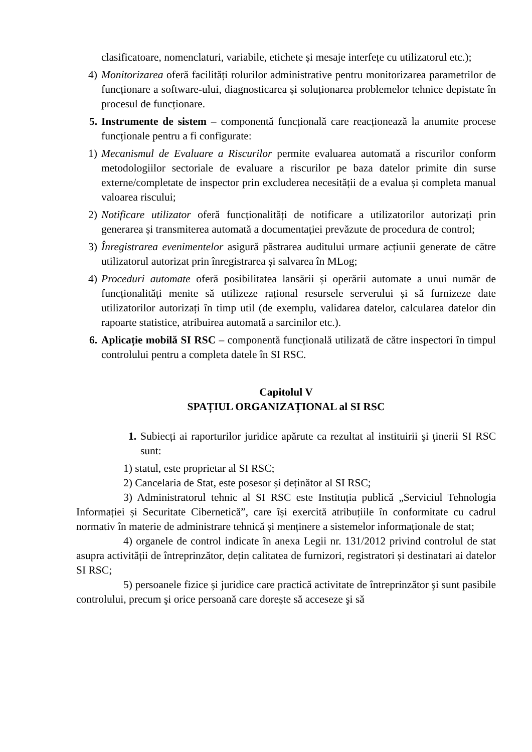clasificatoare, nomenclaturi, variabile, etichete și mesaje interfețe cu utilizatorul etc.);
4) Monitorizarea oferă facilități rolurilor administrative pentru monitorizarea parametrilor de funcționare a software-ului, diagnosticarea și soluționarea problemelor tehnice depistate în procesul de funcționare.
5. Instrumente de sistem – componentă funcțională care reacționează la anumite procese funcționale pentru a fi configurate:
1) Mecanismul de Evaluare a Riscurilor permite evaluarea automată a riscurilor conform metodologiilor sectoriale de evaluare a riscurilor pe baza datelor primite din surse externe/completate de inspector prin excluderea necesității de a evalua și completa manual valoarea riscului;
2) Notificare utilizator oferă funcționalități de notificare a utilizatorilor autorizați prin generarea și transmiterea automată a documentației prevăzute de procedura de control;
3) Înregistrarea evenimentelor asigură păstrarea auditului urmare acțiunii generate de către utilizatorul autorizat prin înregistrarea și salvarea în MLog;
4) Proceduri automate oferă posibilitatea lansării și operării automate a unui număr de funcționalități menite să utilizeze rațional resursele serverului și să furnizeze date utilizatorilor autorizați în timp util (de exemplu, validarea datelor, calcularea datelor din rapoarte statistice, atribuirea automată a sarcinilor etc.).
6. Aplicație mobilă SI RSC – componentă funcțională utilizată de către inspectori în timpul controlului pentru a completa datele în SI RSC.
Capitolul V
SPAȚIUL ORGANIZAȚIONAL al SI RSC
1. Subiecți ai raporturilor juridice apărute ca rezultat al instituirii şi ţinerii SI RSC sunt:
1) statul, este proprietar al SI RSC;
2) Cancelaria de Stat, este posesor și deținător al SI RSC;
3) Administratorul tehnic al SI RSC este Instituția publică „Serviciul Tehnologia Informației și Securitate Cibernetică”, care își exercită atribuțiile în conformitate cu cadrul normativ în materie de administrare tehnică și menținere a sistemelor informaționale de stat;
4) organele de control indicate în anexa Legii nr. 131/2012 privind controlul de stat asupra activității de întreprinzător, dețin calitatea de furnizori, registratori și destinatari ai datelor SI RSC;
5) persoanele fizice și juridice care practică activitate de întreprinzător şi sunt pasibile controlului, precum şi orice persoană care dorește să acceseze şi să